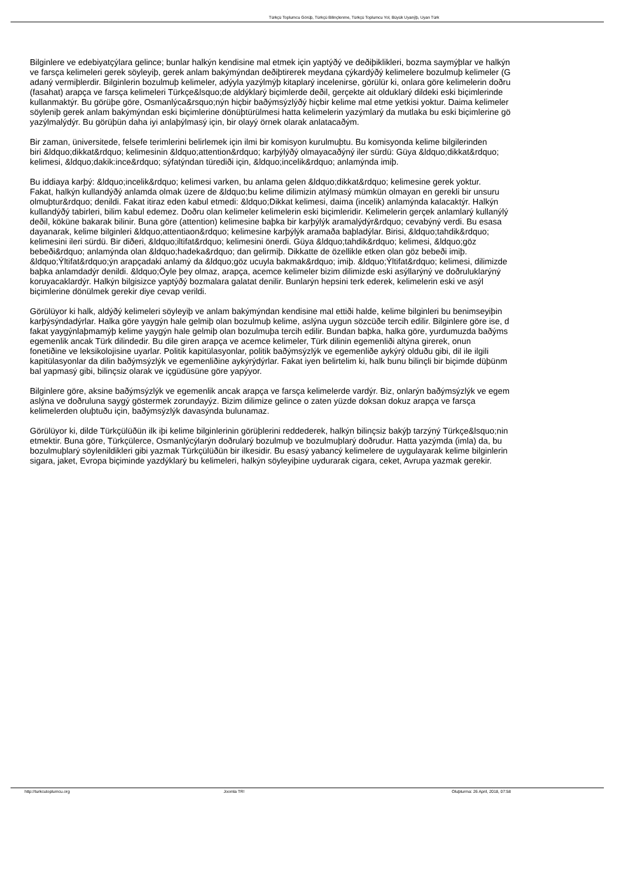Türkçü Toplumcu Görüþ, Türkçü Bilinçlenme, Türkçü Toplumcu Yol, Büyük Uyanýþ, Uyan Türk
Bilginlere ve edebiyatçýlara gelince; bunlar halkýn kendisine mal etmek için yaptýðý ve deðiþiklikleri, bozma saymýþlar ve halkýn
ve farsça kelimeleri gerek söyleyiþ, gerek anlam bakýmýndan deðiþtirerek meydana çýkardýðý kelimelere bozulmuþ kelimeler (G
adaný vermiþlerdir. Bilginlerin bozulmuþ kelimeler, adýyla yazýlmýþ kitaplarý incelenirse, görülür ki, onlara göre kelimelerin doðru
(fasahat) arapça ve farsça kelimeleri Türkçe&lsquo;de aldýklarý biçimlerde deðil, gerçekte ait olduklarý dildeki eski biçimlerinde
kullanmaktýr. Bu görüþe göre, Osmanlýca&rsquo;nýn hiçbir baðýmsýzlýðý hiçbir kelime mal etme yetkisi yoktur. Daima kelimeler
söyleniþ gerek anlam bakýmýndan eski biçimlerine dönüþtürülmesi hatta kelimelerin yazýmlarý da mutlaka bu eski biçimlerine gö
yazýlmalýdýr. Bu görüþün daha iyi anlaþýlmasý için, bir olayý örnek olarak anlatacaðým.
Bir zaman, üniversitede, felsefe terimlerini belirlemek için ilmi bir komisyon kurulmuþtu. Bu komisyonda kelime bilgilerinden
biri &ldquo;dikkat&rdquo; kelimesinin &ldquo;attention&rdquo; karþýlýðý olmayacaðýný iler sürdü: Güya &ldquo;dikkat&rdquo;
kelimesi, &ldquo;dakik:ince&rdquo; sýfatýndan türediði için, &ldquo;incelik&rdquo; anlamýnda imiþ.
Bu iddiaya karþý: &ldquo;incelik&rdquo; kelimesi varken, bu anlama gelen &ldquo;dikkat&rdquo; kelimesine gerek yoktur.
Fakat, halkýn kullandýðý anlamda olmak üzere de &ldquo;bu kelime dilimizin atýlmasý mümkün olmayan en gerekli bir unsuru
olmuþtur&rdquo; denildi. Fakat itiraz eden kabul etmedi: &ldquo;Dikkat kelimesi, daima (incelik) anlamýnda kalacaktýr. Halkýn
kullandýðý tabirleri, bilim kabul edemez. Doðru olan kelimeler kelimelerin eski biçimleridir. Kelimelerin gerçek anlamlarý kullanýlý
deðil, köküne bakarak bilinir. Buna göre (attention) kelimesine baþka bir karþýlýk aramalýdýr&rdquo; cevabýný verdi. Bu esasa
dayanarak, kelime bilginleri &ldquo;attentiaon&rdquo; kelimesine karþýlýk aramaða baþladýlar. Birisi, &ldquo;tahdik&rdquo;
kelimesini ileri sürdü. Bir diðeri, &ldquo;iltifat&rdquo; kelimesini önerdi. Güya &ldquo;tahdik&rdquo; kelimesi, &ldquo;göz
bebeði&rdquo; anlamýnda olan &ldquo;hadeka&rdquo; dan gelirmiþ. Dikkatte de özellikle etken olan göz bebeði imiþ.
&ldquo;Ýltifat&rdquo;ýn arapçadaki anlamý da &ldquo;göz ucuyla bakmak&rdquo; imiþ. &ldquo;Ýltifat&rdquo; kelimesi, dilimizde
baþka anlamdadýr denildi. &ldquo;Öyle þey olmaz, arapça, acemce kelimeler bizim dilimizde eski asýllarýný ve doðruluklarýný
koruyacaklardýr. Halkýn bilgisizce yaptýðý bozmalara galatat denilir. Bunlarýn hepsini terk ederek, kelimelerin eski ve asýl
biçimlerine dönülmek gerekir diye cevap verildi.
Görülüyor ki halk, aldýðý kelimeleri söyleyiþ ve anlam bakýmýndan kendisine mal ettiði halde, kelime bilginleri bu benimseyiþin
karþýsýndadýrlar. Halka göre yaygýn hale gelmiþ olan bozulmuþ kelime, aslýna uygun sözcüðe tercih edilir. Bilginlere göre ise, d
fakat yaygýnlaþmamýþ kelime yaygýn hale gelmiþ olan bozulmuþa tercih edilir. Bundan baþka, halka göre, yurdumuzda baðýms
egemenlik ancak Türk dilindedir. Bu dile giren arapça ve acemce kelimeler, Türk dilinin egemenliði altýna girerek, onun
fonetiðine ve leksikolojisine uyarlar. Politik kapitülasyonlar, politik baðýmsýzlýk ve egemenliðe aykýrý olduðu gibi, dil ile ilgili
kapitülasyonlar da dilin baðýmsýzlýk ve egemenliðine aykýrýdýrlar. Fakat iyen belirtelim ki, halk bunu bilinçli bir biçimde düþünm
bal yapmasý gibi, bilinçsiz olarak ve içgüdüsüne göre yapýyor.
Bilginlere göre, aksine baðýmsýzlýk ve egemenlik ancak arapça ve farsça kelimelerde vardýr. Biz, onlarýn baðýmsýzlýk ve egem
aslýna ve doðruluna saygý göstermek zorundayýz. Bizim dilimize gelince o zaten yüzde doksan dokuz arapça ve farsça
kelimelerden oluþtuðu için, baðýmsýzlýk davasýnda bulunamaz.
Görülüyor ki, dilde Türkçülüðün ilk iþi kelime bilginlerinin görüþlerini reddederek, halkýn bilinçsiz bakýþ tarzýný Türkçe&lsquo;nin
etmektir. Buna göre, Türkçülerce, Osmanlýcýlarýn doðrularý bozulmuþ ve bozulmuþlarý doðrudur. Hatta yazýmda (imla) da, bu
bozulmuþlarý söylenildikleri gibi yazmak Türkçülüðün bir ilkesidir. Bu esasý yabancý kelimelere de uygulayarak kelime bilginlerin
sigara, jaket, Evropa biçiminde yazdýklarý bu kelimeleri, halkýn söyleyiþine uydurarak cigara, ceket, Avrupa yazmak gerekir.
http://turkcutoplumcu.org Joomla TR! Oluþturma: 26 April, 2018, 07:58